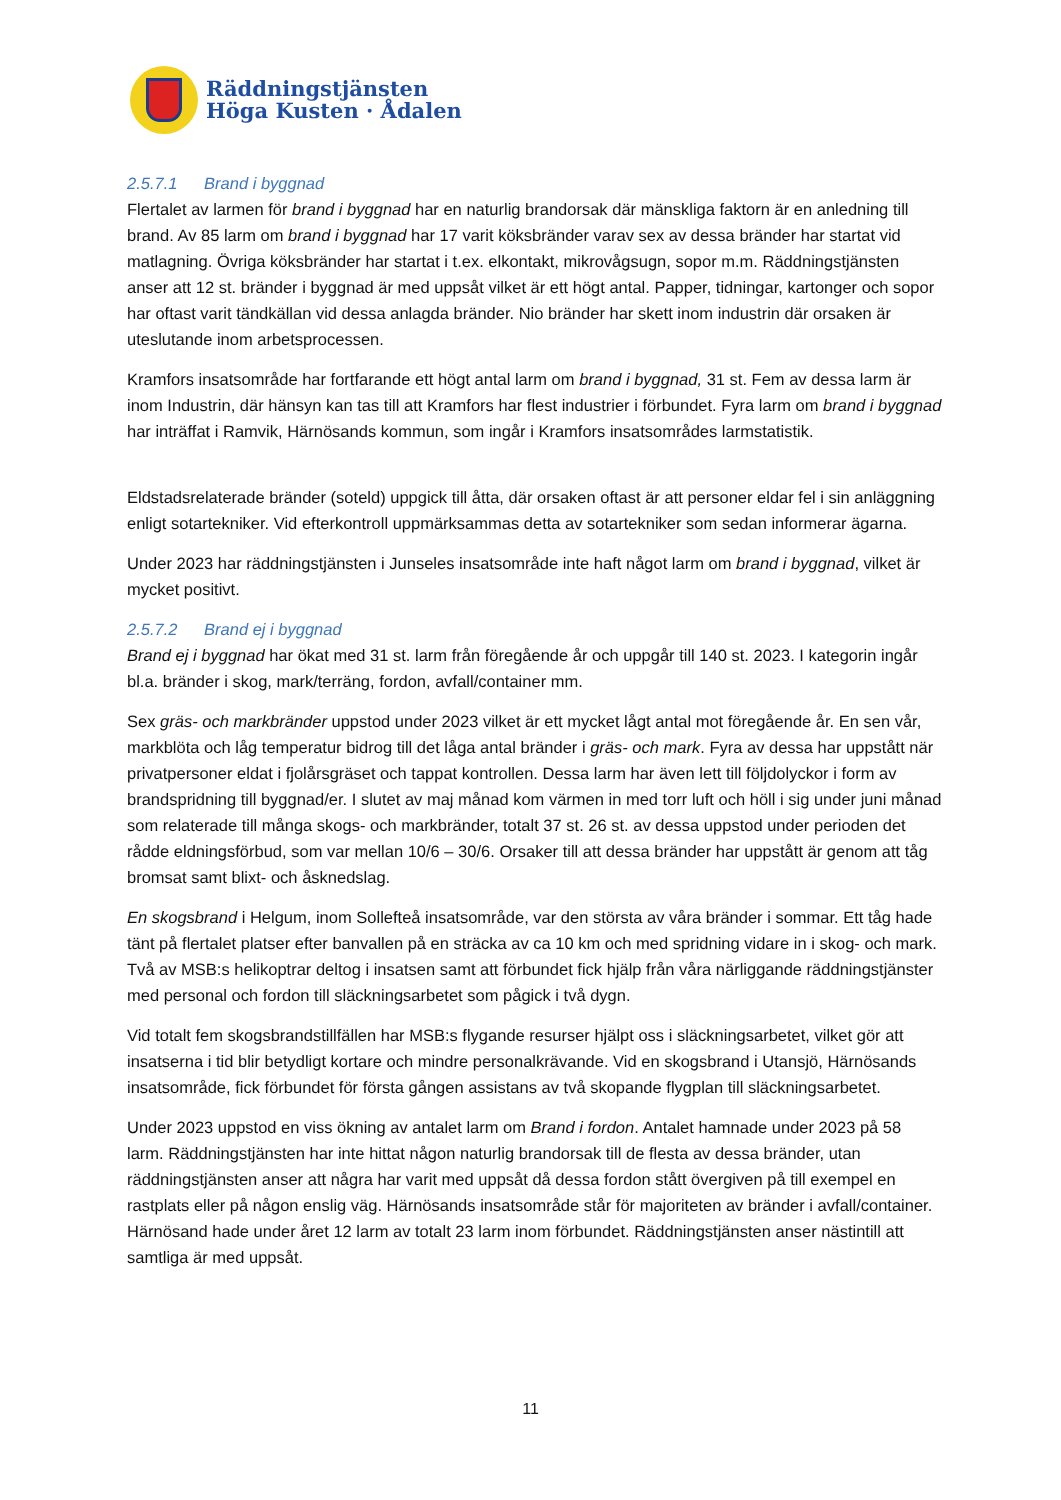Räddningstjänsten
Höga Kusten · Ådalen
2.5.7.1 Brand i byggnad
Flertalet av larmen för brand i byggnad har en naturlig brandorsak där mänskliga faktorn är en anledning till brand. Av 85 larm om brand i byggnad har 17 varit köksbränder varav sex av dessa bränder har startat vid matlagning. Övriga köksbränder har startat i t.ex. elkontakt, mikrovågsugn, sopor m.m. Räddningstjänsten anser att 12 st. bränder i byggnad är med uppsåt vilket är ett högt antal. Papper, tidningar, kartonger och sopor har oftast varit tändkällan vid dessa anlagda bränder. Nio bränder har skett inom industrin där orsaken är uteslutande inom arbetsprocessen.
Kramfors insatsområde har fortfarande ett högt antal larm om brand i byggnad, 31 st. Fem av dessa larm är inom Industrin, där hänsyn kan tas till att Kramfors har flest industrier i förbundet. Fyra larm om brand i byggnad har inträffat i Ramvik, Härnösands kommun, som ingår i Kramfors insatsområdes larmstatistik.
Eldstadsrelaterade bränder (soteld) uppgick till åtta, där orsaken oftast är att personer eldar fel i sin anläggning enligt sotartekniker. Vid efterkontroll uppmärksammas detta av sotartekniker som sedan informerar ägarna.
Under 2023 har räddningstjänsten i Junseles insatsområde inte haft något larm om brand i byggnad, vilket är mycket positivt.
2.5.7.2 Brand ej i byggnad
Brand ej i byggnad har ökat med 31 st. larm från föregående år och uppgår till 140 st. 2023. I kategorin ingår bl.a. bränder i skog, mark/terräng, fordon, avfall/container mm.
Sex gräs- och markbränder uppstod under 2023 vilket är ett mycket lågt antal mot föregående år. En sen vår, markblöta och låg temperatur bidrog till det låga antal bränder i gräs- och mark. Fyra av dessa har uppstått när privatpersoner eldat i fjolårsgräset och tappat kontrollen. Dessa larm har även lett till följdolyckor i form av brandspridning till byggnad/er. I slutet av maj månad kom värmen in med torr luft och höll i sig under juni månad som relaterade till många skogs- och markbränder, totalt 37 st. 26 st. av dessa uppstod under perioden det rådde eldningsförbud, som var mellan 10/6 – 30/6. Orsaker till att dessa bränder har uppstått är genom att tåg bromsat samt blixt- och åsknedslag.
En skogsbrand i Helgum, inom Sollefteå insatsområde, var den största av våra bränder i sommar. Ett tåg hade tänt på flertalet platser efter banvallen på en sträcka av ca 10 km och med spridning vidare in i skog- och mark. Två av MSB:s helikoptrar deltog i insatsen samt att förbundet fick hjälp från våra närliggande räddningstjänster med personal och fordon till släckningsarbetet som pågick i två dygn.
Vid totalt fem skogsbrandstillfällen har MSB:s flygande resurser hjälpt oss i släckningsarbetet, vilket gör att insatserna i tid blir betydligt kortare och mindre personalkrävande. Vid en skogsbrand i Utansjö, Härnösands insatsområde, fick förbundet för första gången assistans av två skopande flygplan till släckningsarbetet.
Under 2023 uppstod en viss ökning av antalet larm om Brand i fordon. Antalet hamnade under 2023 på 58 larm. Räddningstjänsten har inte hittat någon naturlig brandorsak till de flesta av dessa bränder, utan räddningstjänsten anser att några har varit med uppsåt då dessa fordon stått övergiven på till exempel en rastplats eller på någon enslig väg. Härnösands insatsområde står för majoriteten av bränder i avfall/container. Härnösand hade under året 12 larm av totalt 23 larm inom förbundet. Räddningstjänsten anser nästintill att samtliga är med uppsåt.
11